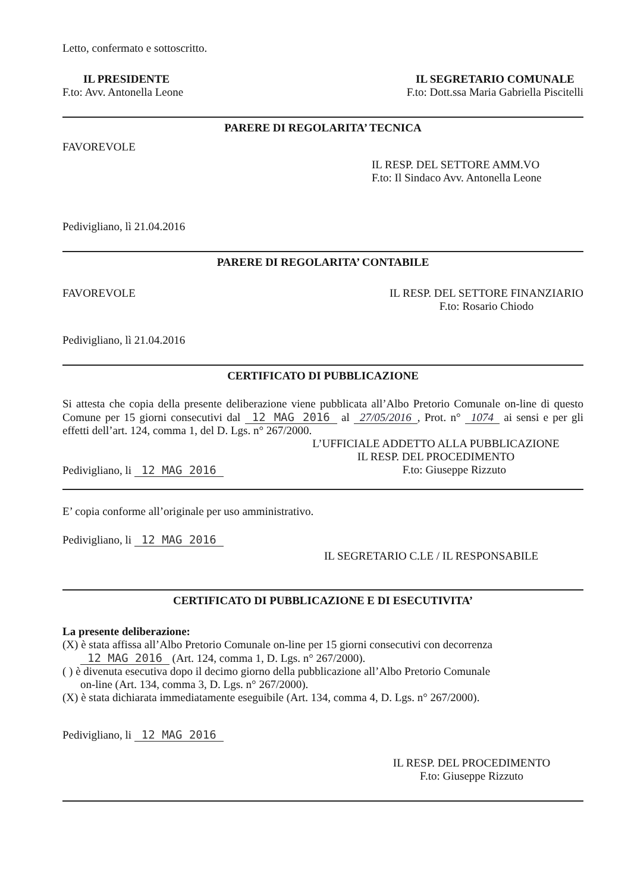Letto, confermato e sottoscritto.
IL PRESIDENTE
F.to: Avv. Antonella Leone
IL SEGRETARIO COMUNALE
F.to: Dott.ssa Maria Gabriella Piscitelli
PARERE DI REGOLARITA’ TECNICA
FAVOREVOLE
IL RESP. DEL SETTORE AMM.VO
F.to: Il Sindaco Avv. Antonella Leone
Pedivigliano, lì 21.04.2016
PARERE DI REGOLARITA’ CONTABILE
FAVOREVOLE IL RESP. DEL SETTORE FINANZIARIO
F.to: Rosario Chiodo
Pedivigliano, lì 21.04.2016
CERTIFICATO DI PUBBLICAZIONE
Si attesta che copia della presente deliberazione viene pubblicata all’Albo Pretorio Comunale on-line di questo Comune per 15 giorni consecutivi dal 12 MAG 2016 al 27/05/2016, Prot. n° 1074 ai sensi e per gli effetti dell’art. 124, comma 1, del D. Lgs. n° 267/2000.
L’UFFICIALE ADDETTO ALLA PUBBLICAZIONE
IL RESP. DEL PROCEDIMENTO
Pedivigliano, li 12 MAG 2016 F.to: Giuseppe Rizzuto
E’ copia conforme all’originale per uso amministrativo.
Pedivigliano, li 12 MAG 2016
IL SEGRETARIO C.LE / IL RESPONSABILE
CERTIFICATO DI PUBBLICAZIONE E DI ESECUTIVITA’
La presente deliberazione:
(X) è stata affissa all’Albo Pretorio Comunale on-line per 15 giorni consecutivi con decorrenza
12 MAG 2016 (Art. 124, comma 1, D. Lgs. n° 267/2000).
( ) è divenuta esecutiva dopo il decimo giorno della pubblicazione all’Albo Pretorio Comunale
on-line (Art. 134, comma 3, D. Lgs. n° 267/2000).
(X) è stata dichiarata immediatamente eseguibile (Art. 134, comma 4, D. Lgs. n° 267/2000).
Pedivigliano, li 12 MAG 2016
IL RESP. DEL PROCEDIMENTO
F.to: Giuseppe Rizzuto